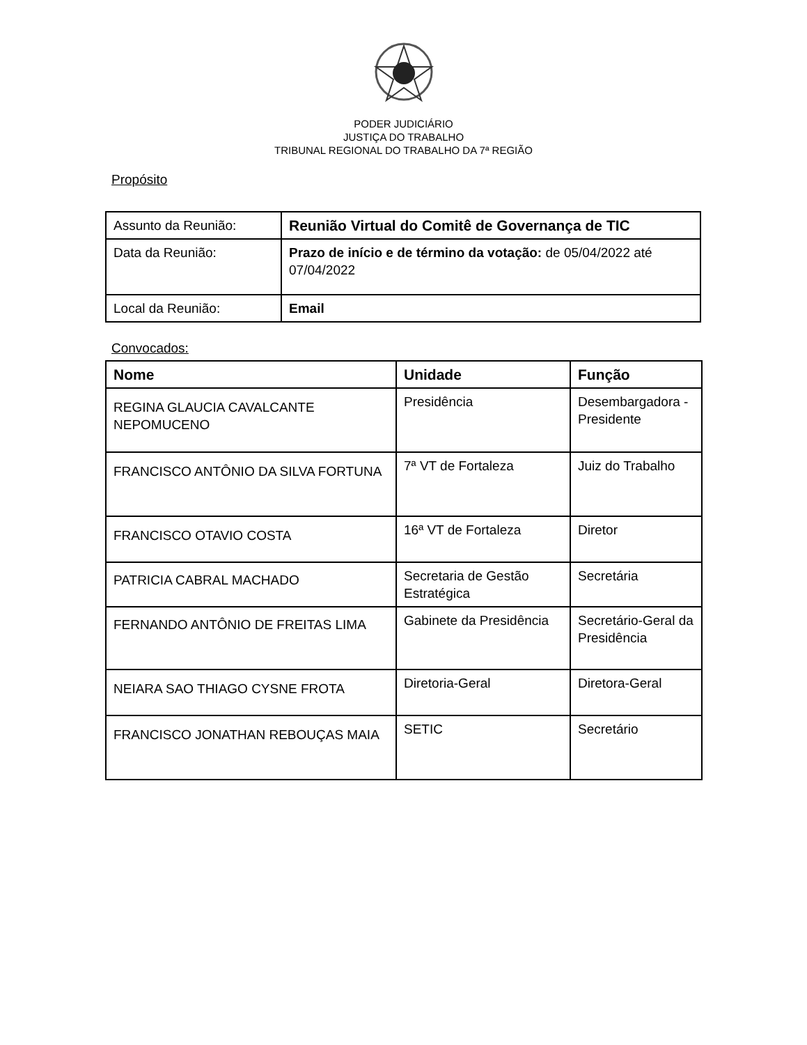PODER JUDICIÁRIO
JUSTIÇA DO TRABALHO
TRIBUNAL REGIONAL DO TRABALHO DA 7ª REGIÃO
Propósito
| Assunto da Reunião: | Reunião Virtual do Comitê de Governança de TIC |
| Data da Reunião: | Prazo de início e de término da votação: de 05/04/2022 até 07/04/2022 |
| Local da Reunião: | Email |
Convocados:
| Nome | Unidade | Função |
| --- | --- | --- |
| REGINA GLAUCIA CAVALCANTE NEPOMUCENO | Presidência | Desembargadora -Presidente |
| FRANCISCO ANTÔNIO DA SILVA FORTUNA | 7ª VT de Fortaleza | Juiz do Trabalho |
| FRANCISCO OTAVIO COSTA | 16ª VT de Fortaleza | Diretor |
| PATRICIA CABRAL MACHADO | Secretaria de Gestão Estratégica | Secretária |
| FERNANDO ANTÔNIO DE FREITAS LIMA | Gabinete da Presidência | Secretário-Geral da Presidência |
| NEIARA SAO THIAGO CYSNE FROTA | Diretoria-Geral | Diretora-Geral |
| FRANCISCO JONATHAN REBOUÇAS MAIA | SETIC | Secretário |